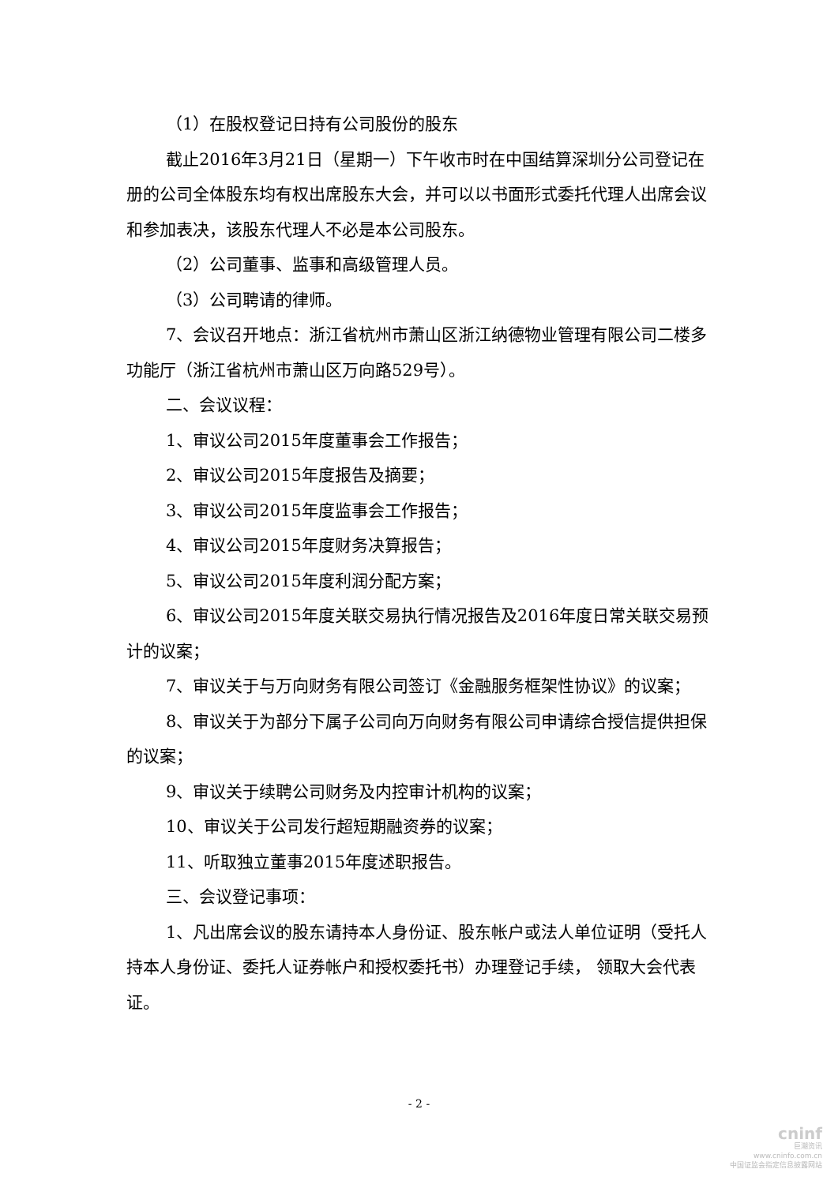（1）在股权登记日持有公司股份的股东
截止2016年3月21日（星期一）下午收市时在中国结算深圳分公司登记在册的公司全体股东均有权出席股东大会，并可以以书面形式委托代理人出席会议和参加表决，该股东代理人不必是本公司股东。
（2）公司董事、监事和高级管理人员。
（3）公司聘请的律师。
7、会议召开地点：浙江省杭州市萧山区浙江纳德物业管理有限公司二楼多功能厅（浙江省杭州市萧山区万向路529号）。
二、会议议程：
1、审议公司2015年度董事会工作报告；
2、审议公司2015年度报告及摘要；
3、审议公司2015年度监事会工作报告；
4、审议公司2015年度财务决算报告；
5、审议公司2015年度利润分配方案；
6、审议公司2015年度关联交易执行情况报告及2016年度日常关联交易预计的议案；
7、审议关于与万向财务有限公司签订《金融服务框架性协议》的议案；
8、审议关于为部分下属子公司向万向财务有限公司申请综合授信提供担保的议案；
9、审议关于续聘公司财务及内控审计机构的议案；
10、审议关于公司发行超短期融资券的议案；
11、听取独立董事2015年度述职报告。
三、会议登记事项：
1、凡出席会议的股东请持本人身份证、股东帐户或法人单位证明（受托人持本人身份证、委托人证券帐户和授权委托书）办理登记手续， 领取大会代表证。
- 2 -
cninf
巨潮资讯
www.cninfo.com.cn
中国证监会指定信息披露网站